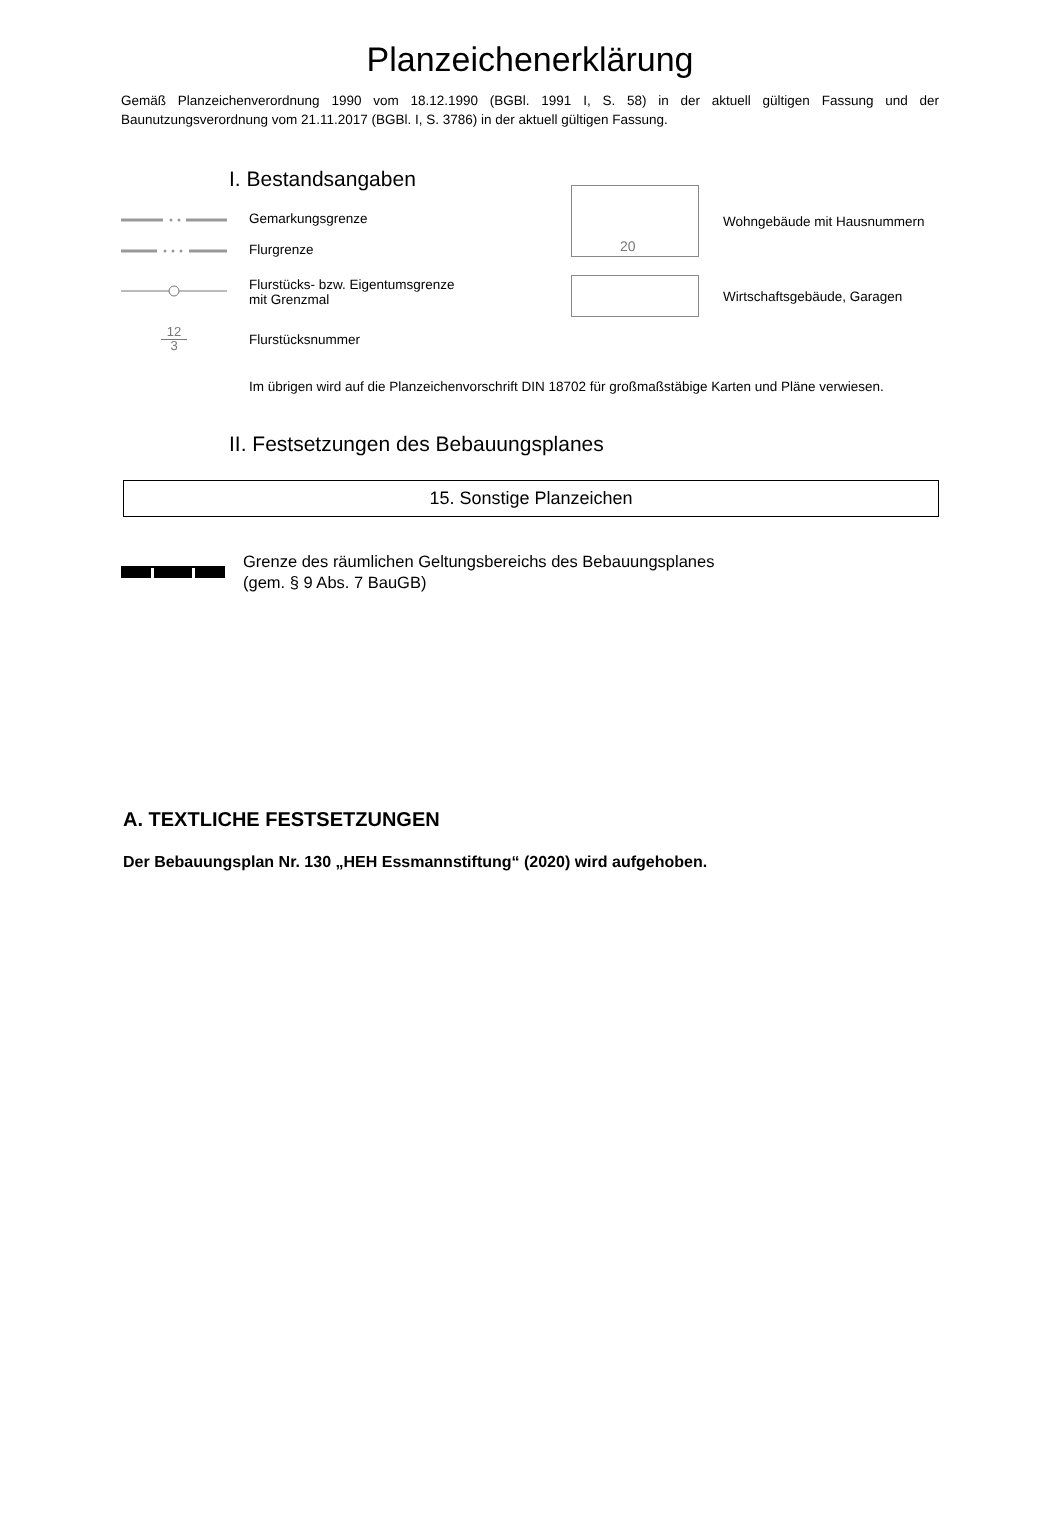Planzeichenerklärung
Gemäß Planzeichenverordnung 1990 vom 18.12.1990 (BGBl. 1991 I, S. 58) in der aktuell gültigen Fassung und der Baunutzungsverordnung vom 21.11.2017 (BGBl. I, S. 3786) in der aktuell gültigen Fassung.
I. Bestandsangaben
Gemarkungsgrenze
Flurgrenze
Flurstücks- bzw. Eigentumsgrenze
mit Grenzmal
12
3
Flurstücksnummer
20
Wohngebäude mit Hausnummern
Wirtschaftsgebäude, Garagen
Im übrigen wird auf die Planzeichenvorschrift DIN 18702 für großmaßstäbige Karten und Pläne verwiesen.
II. Festsetzungen des Bebauungsplanes
15. Sonstige Planzeichen
Grenze des räumlichen Geltungsbereichs des Bebauungsplanes
(gem. § 9 Abs. 7 BauGB)
A. TEXTLICHE FESTSETZUNGEN
Der Bebauungsplan Nr. 130 „HEH Essmannstiftung“ (2020) wird aufgehoben.